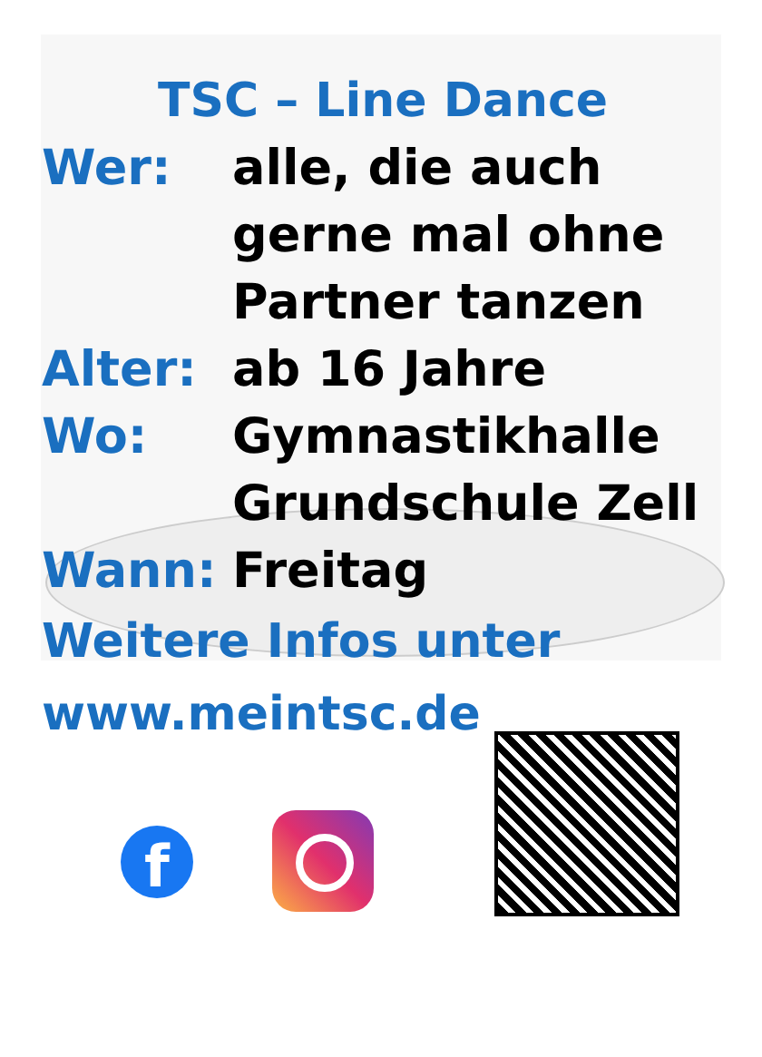TSC – Line Dance
Wer: alle, die auch
gerne mal ohne
Partner tanzen
Alter: ab 16 Jahre
Wo: Gymnastikhalle
Grundschule Zell
Wann: Freitag
Weitere Infos unter
www.meintsc.de
f